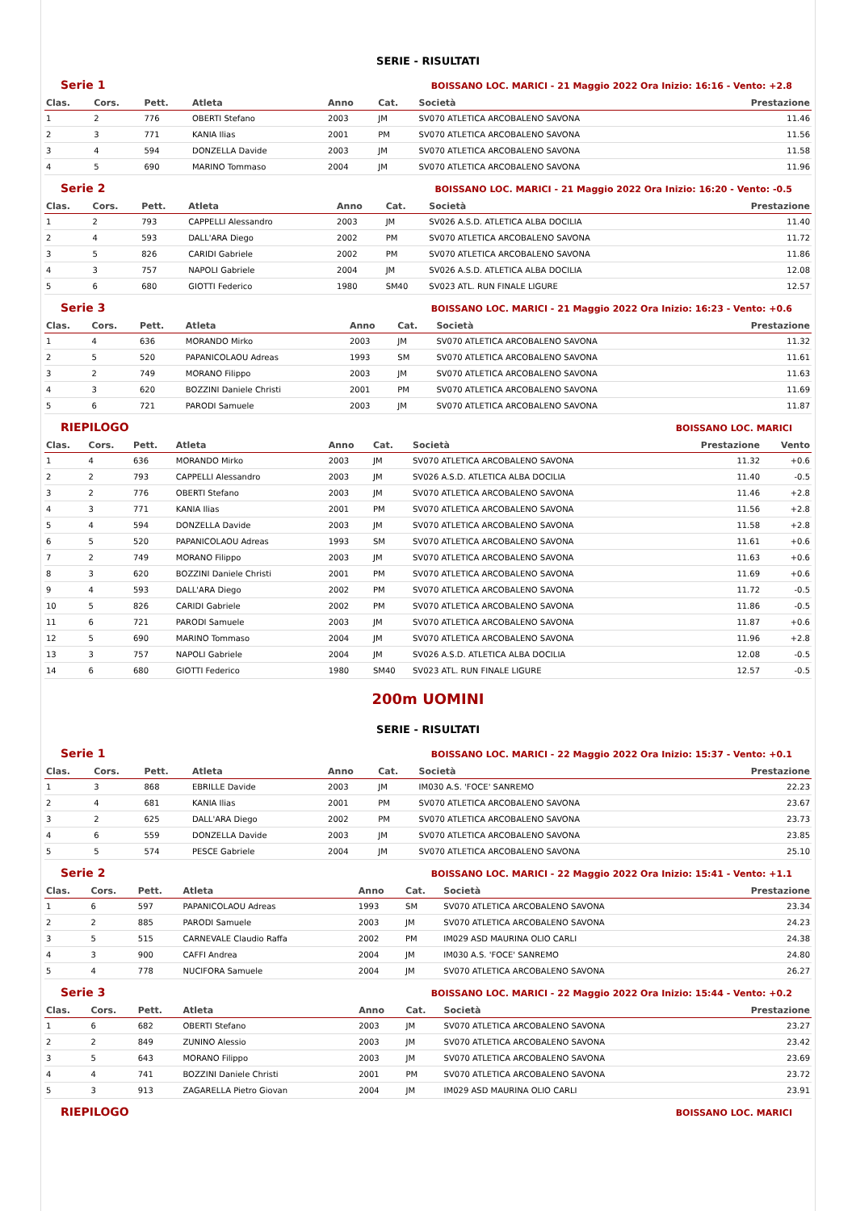SERIE - RISULTATI
Serie 1 BOISSANO LOC. MARICI - 21 Maggio 2022 Ora Inizio: 16:16 - Vento: +2.8
| Clas. | Cors. | Pett. | Atleta | Anno | Cat. | Società | Prestazione |
| --- | --- | --- | --- | --- | --- | --- | --- |
| 1 | 2 | 776 | OBERTI Stefano | 2003 | JM | SV070 ATLETICA ARCOBALENO SAVONA | 11.46 |
| 2 | 3 | 771 | KANIA Ilias | 2001 | PM | SV070 ATLETICA ARCOBALENO SAVONA | 11.56 |
| 3 | 4 | 594 | DONZELLA Davide | 2003 | JM | SV070 ATLETICA ARCOBALENO SAVONA | 11.58 |
| 4 | 5 | 690 | MARINO Tommaso | 2004 | JM | SV070 ATLETICA ARCOBALENO SAVONA | 11.96 |
Serie 2 BOISSANO LOC. MARICI - 21 Maggio 2022 Ora Inizio: 16:20 - Vento: -0.5
| Clas. | Cors. | Pett. | Atleta | Anno | Cat. | Società | Prestazione |
| --- | --- | --- | --- | --- | --- | --- | --- |
| 1 | 2 | 793 | CAPPELLI Alessandro | 2003 | JM | SV026 A.S.D. ATLETICA ALBA DOCILIA | 11.40 |
| 2 | 4 | 593 | DALL'ARA Diego | 2002 | PM | SV070 ATLETICA ARCOBALENO SAVONA | 11.72 |
| 3 | 5 | 826 | CARIDI Gabriele | 2002 | PM | SV070 ATLETICA ARCOBALENO SAVONA | 11.86 |
| 4 | 3 | 757 | NAPOLI Gabriele | 2004 | JM | SV026 A.S.D. ATLETICA ALBA DOCILIA | 12.08 |
| 5 | 6 | 680 | GIOTTI Federico | 1980 | SM40 | SV023 ATL. RUN FINALE LIGURE | 12.57 |
Serie 3 BOISSANO LOC. MARICI - 21 Maggio 2022 Ora Inizio: 16:23 - Vento: +0.6
| Clas. | Cors. | Pett. | Atleta | Anno | Cat. | Società | Prestazione |
| --- | --- | --- | --- | --- | --- | --- | --- |
| 1 | 4 | 636 | MORANDO Mirko | 2003 | JM | SV070 ATLETICA ARCOBALENO SAVONA | 11.32 |
| 2 | 5 | 520 | PAPANICOLAOU Adreas | 1993 | SM | SV070 ATLETICA ARCOBALENO SAVONA | 11.61 |
| 3 | 2 | 749 | MORANO Filippo | 2003 | JM | SV070 ATLETICA ARCOBALENO SAVONA | 11.63 |
| 4 | 3 | 620 | BOZZINI Daniele Christi | 2001 | PM | SV070 ATLETICA ARCOBALENO SAVONA | 11.69 |
| 5 | 6 | 721 | PARODI Samuele | 2003 | JM | SV070 ATLETICA ARCOBALENO SAVONA | 11.87 |
RIEPILOGO BOISSANO LOC. MARICI
| Clas. | Cors. | Pett. | Atleta | Anno | Cat. | Società | Prestazione | Vento |
| --- | --- | --- | --- | --- | --- | --- | --- | --- |
| 1 | 4 | 636 | MORANDO Mirko | 2003 | JM | SV070 ATLETICA ARCOBALENO SAVONA | 11.32 | +0.6 |
| 2 | 2 | 793 | CAPPELLI Alessandro | 2003 | JM | SV026 A.S.D. ATLETICA ALBA DOCILIA | 11.40 | -0.5 |
| 3 | 2 | 776 | OBERTI Stefano | 2003 | JM | SV070 ATLETICA ARCOBALENO SAVONA | 11.46 | +2.8 |
| 4 | 3 | 771 | KANIA Ilias | 2001 | PM | SV070 ATLETICA ARCOBALENO SAVONA | 11.56 | +2.8 |
| 5 | 4 | 594 | DONZELLA Davide | 2003 | JM | SV070 ATLETICA ARCOBALENO SAVONA | 11.58 | +2.8 |
| 6 | 5 | 520 | PAPANICOLAOU Adreas | 1993 | SM | SV070 ATLETICA ARCOBALENO SAVONA | 11.61 | +0.6 |
| 7 | 2 | 749 | MORANO Filippo | 2003 | JM | SV070 ATLETICA ARCOBALENO SAVONA | 11.63 | +0.6 |
| 8 | 3 | 620 | BOZZINI Daniele Christi | 2001 | PM | SV070 ATLETICA ARCOBALENO SAVONA | 11.69 | +0.6 |
| 9 | 4 | 593 | DALL'ARA Diego | 2002 | PM | SV070 ATLETICA ARCOBALENO SAVONA | 11.72 | -0.5 |
| 10 | 5 | 826 | CARIDI Gabriele | 2002 | PM | SV070 ATLETICA ARCOBALENO SAVONA | 11.86 | -0.5 |
| 11 | 6 | 721 | PARODI Samuele | 2003 | JM | SV070 ATLETICA ARCOBALENO SAVONA | 11.87 | +0.6 |
| 12 | 5 | 690 | MARINO Tommaso | 2004 | JM | SV070 ATLETICA ARCOBALENO SAVONA | 11.96 | +2.8 |
| 13 | 3 | 757 | NAPOLI Gabriele | 2004 | JM | SV026 A.S.D. ATLETICA ALBA DOCILIA | 12.08 | -0.5 |
| 14 | 6 | 680 | GIOTTI Federico | 1980 | SM40 | SV023 ATL. RUN FINALE LIGURE | 12.57 | -0.5 |
200m UOMINI
SERIE - RISULTATI
Serie 1 BOISSANO LOC. MARICI - 22 Maggio 2022 Ora Inizio: 15:37 - Vento: +0.1
| Clas. | Cors. | Pett. | Atleta | Anno | Cat. | Società | Prestazione |
| --- | --- | --- | --- | --- | --- | --- | --- |
| 1 | 3 | 868 | EBRILLE Davide | 2003 | JM | IM030 A.S. 'FOCE' SANREMO | 22.23 |
| 2 | 4 | 681 | KANIA Ilias | 2001 | PM | SV070 ATLETICA ARCOBALENO SAVONA | 23.67 |
| 3 | 2 | 625 | DALL'ARA Diego | 2002 | PM | SV070 ATLETICA ARCOBALENO SAVONA | 23.73 |
| 4 | 6 | 559 | DONZELLA Davide | 2003 | JM | SV070 ATLETICA ARCOBALENO SAVONA | 23.85 |
| 5 | 5 | 574 | PESCE Gabriele | 2004 | JM | SV070 ATLETICA ARCOBALENO SAVONA | 25.10 |
Serie 2 BOISSANO LOC. MARICI - 22 Maggio 2022 Ora Inizio: 15:41 - Vento: +1.1
| Clas. | Cors. | Pett. | Atleta | Anno | Cat. | Società | Prestazione |
| --- | --- | --- | --- | --- | --- | --- | --- |
| 1 | 6 | 597 | PAPANICOLAOU Adreas | 1993 | SM | SV070 ATLETICA ARCOBALENO SAVONA | 23.34 |
| 2 | 2 | 885 | PARODI Samuele | 2003 | JM | SV070 ATLETICA ARCOBALENO SAVONA | 24.23 |
| 3 | 5 | 515 | CARNEVALE Claudio Raffa | 2002 | PM | IM029 ASD MAURINA OLIO CARLI | 24.38 |
| 4 | 3 | 900 | CAFFI Andrea | 2004 | JM | IM030 A.S. 'FOCE' SANREMO | 24.80 |
| 5 | 4 | 778 | NUCIFORA Samuele | 2004 | JM | SV070 ATLETICA ARCOBALENO SAVONA | 26.27 |
Serie 3 BOISSANO LOC. MARICI - 22 Maggio 2022 Ora Inizio: 15:44 - Vento: +0.2
| Clas. | Cors. | Pett. | Atleta | Anno | Cat. | Società | Prestazione |
| --- | --- | --- | --- | --- | --- | --- | --- |
| 1 | 6 | 682 | OBERTI Stefano | 2003 | JM | SV070 ATLETICA ARCOBALENO SAVONA | 23.27 |
| 2 | 2 | 849 | ZUNINO Alessio | 2003 | JM | SV070 ATLETICA ARCOBALENO SAVONA | 23.42 |
| 3 | 5 | 643 | MORANO Filippo | 2003 | JM | SV070 ATLETICA ARCOBALENO SAVONA | 23.69 |
| 4 | 4 | 741 | BOZZINI Daniele Christi | 2001 | PM | SV070 ATLETICA ARCOBALENO SAVONA | 23.72 |
| 5 | 3 | 913 | ZAGARELLA Pietro Giovan | 2004 | JM | IM029 ASD MAURINA OLIO CARLI | 23.91 |
RIEPILOGO BOISSANO LOC. MARICI